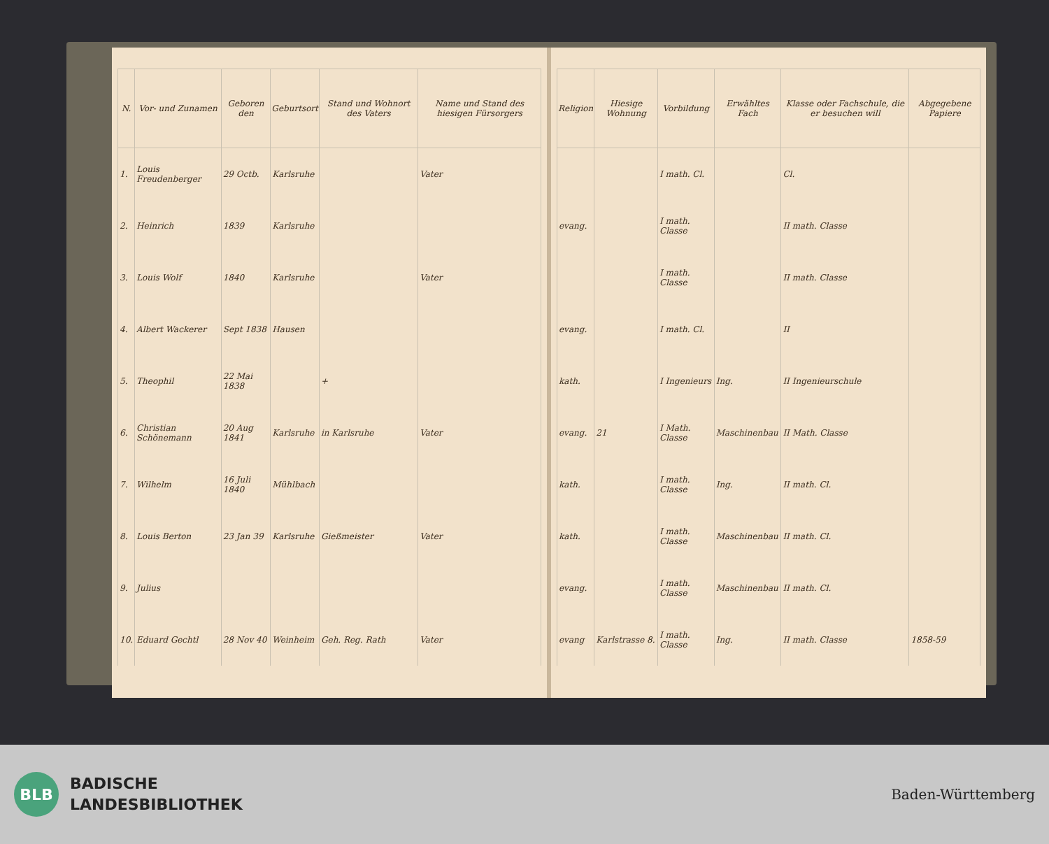| N. | Vor- und Zunamen | Geboren den | Geburtsort | Stand und Wohnort des Vaters | Name und Stand des hiesigen Fürsorgers |
| --- | --- | --- | --- | --- | --- |
| 1. | Louis Freudenberger | 29 Octb. | Karlsruhe | | Vater |
| 2. | Heinrich | 1839 | Karlsruhe | | |
| 3. | Louis Wolf | 1840 | Karlsruhe | | Vater |
| 4. | Albert Wackerer | Sept 1838 | Hausen | | |
| 5. | Theophil | 22 Mai 1838 | | + | |
| 6. | Christian Schönemann | 20 Aug 1841 | Karlsruhe | in Karlsruhe | Vater |
| 7. | Wilhelm | 16 Juli 1840 | Mühlbach | | |
| 8. | Louis Berton | 23 Jan 39 | Karlsruhe | Gießmeister | Vater |
| 9. | Julius | | | | |
| 10. | Eduard Gechtl | 28 Nov 40 | Weinheim | Geh. Reg. Rath | Vater |
| Religion | Hiesige Wohnung | Vorbildung | Erwähltes Fach | Klasse oder Fachschule, die er besuchen will | Abgegebene Papiere |
| --- | --- | --- | --- | --- | --- |
| | | I math. Cl. | | Cl. | |
| evang. | | I math. Classe | | II math. Classe | |
| | | I math. Classe | | II math. Classe | |
| evang. | | I math. Cl. | | II | |
| kath. | | I Ingenieurs | Ing. | II Ingenieurschule | |
| evang. | 21 | I Math. Classe | Maschinenbau | II Math. Classe | |
| kath. | | I math. Classe | Ing. | II math. Cl. | |
| kath. | | I math. Classe | Maschinenbau | II math. Cl. | |
| evang. | | I math. Classe | Maschinenbau | II math. Cl. | |
| evang | Karlstrasse 8. | I math. Classe | Ing. | II math. Classe | 1858-59 |
BLB
BADISCHE
LANDESBIBLIOTHEK
Baden-Württemberg